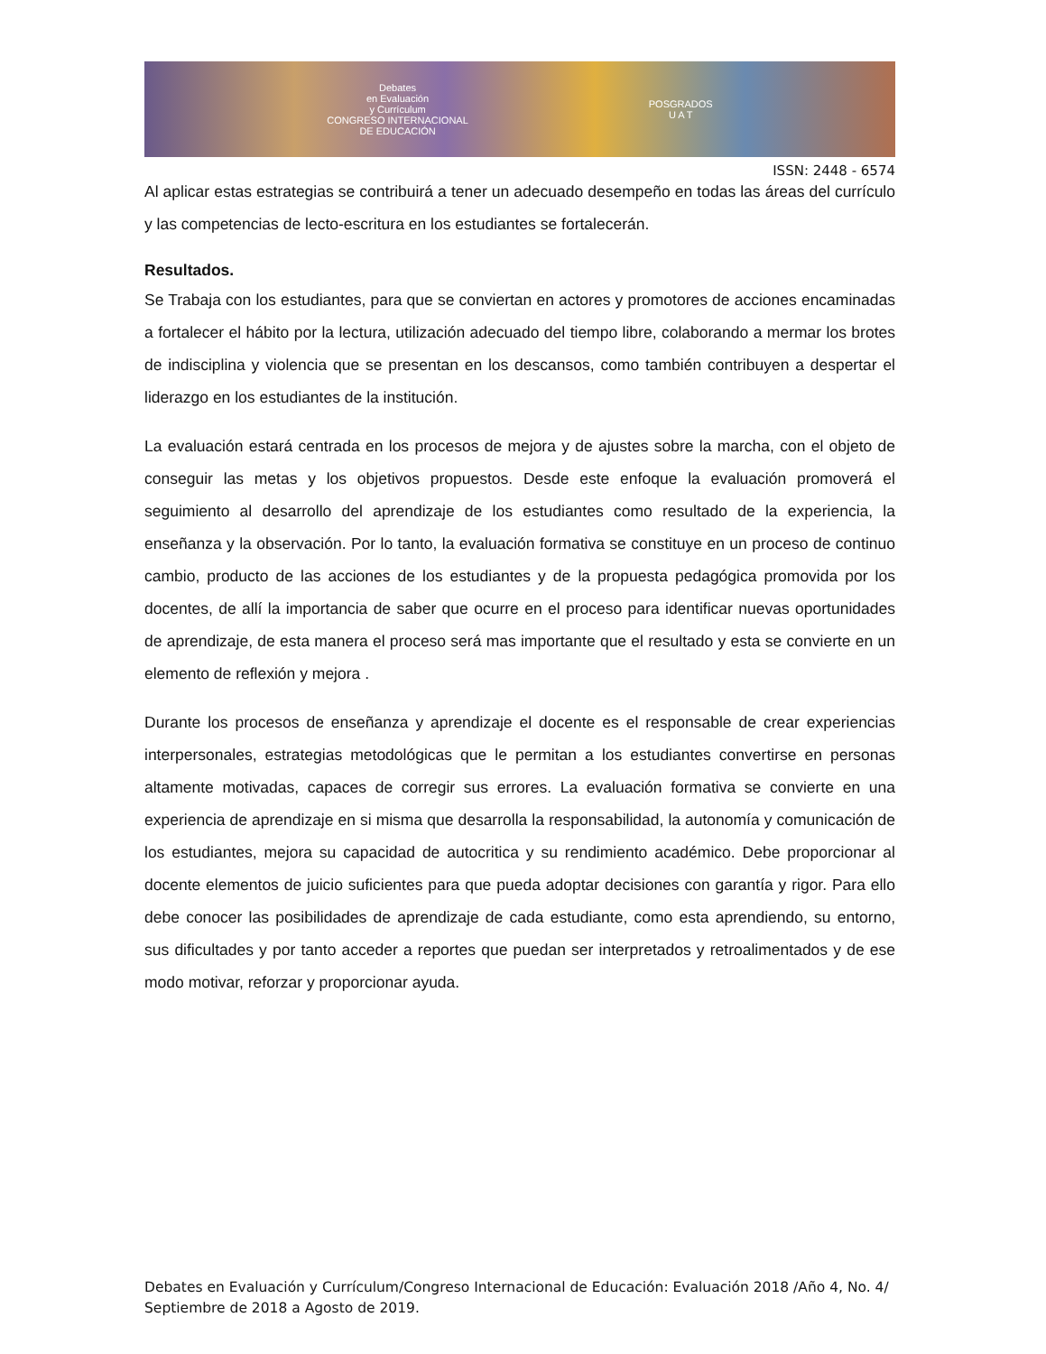Debates
en Evaluación
y Currículum
CONGRESO INTERNACIONAL
DE EDUCACIÓN
POSGRADOS
U A T
ISSN: 2448 - 6574
Al aplicar estas estrategias se contribuirá a tener un adecuado desempeño en todas las áreas del currículo y las competencias de lecto-escritura en los estudiantes se fortalecerán.
Resultados.
Se Trabaja con los estudiantes, para que se conviertan en actores y promotores de acciones encaminadas a fortalecer el hábito por la lectura, utilización adecuado del tiempo libre, colaborando a mermar los brotes de indisciplina y violencia que se presentan en los descansos, como también contribuyen a despertar el liderazgo en los estudiantes de la institución.
La evaluación estará centrada en los procesos de mejora y de ajustes sobre la marcha, con el objeto de conseguir las metas y los objetivos propuestos. Desde este enfoque la evaluación promoverá el seguimiento al desarrollo del aprendizaje de los estudiantes como resultado de la experiencia, la enseñanza y la observación. Por lo tanto, la evaluación formativa se constituye en un proceso de continuo cambio, producto de las acciones de los estudiantes y de la propuesta pedagógica promovida por los docentes, de allí la importancia de saber que ocurre en el proceso para identificar nuevas oportunidades de aprendizaje, de esta manera el proceso será mas importante que el resultado y esta se convierte en un elemento de reflexión y mejora .
Durante los procesos de enseñanza y aprendizaje el docente es el responsable de crear experiencias interpersonales, estrategias metodológicas que le permitan a los estudiantes convertirse en personas altamente motivadas, capaces de corregir sus errores. La evaluación formativa se convierte en una experiencia de aprendizaje en si misma que desarrolla la responsabilidad, la autonomía y comunicación de los estudiantes, mejora su capacidad de autocritica y su rendimiento académico. Debe proporcionar al docente elementos de juicio suficientes para que pueda adoptar decisiones con garantía y rigor. Para ello debe conocer las posibilidades de aprendizaje de cada estudiante, como esta aprendiendo, su entorno, sus dificultades y por tanto acceder a reportes que puedan ser interpretados y retroalimentados y de ese modo motivar, reforzar y proporcionar ayuda.
Debates en Evaluación y Currículum/Congreso Internacional de Educación: Evaluación 2018 /Año 4, No. 4/ Septiembre de 2018 a Agosto de 2019.